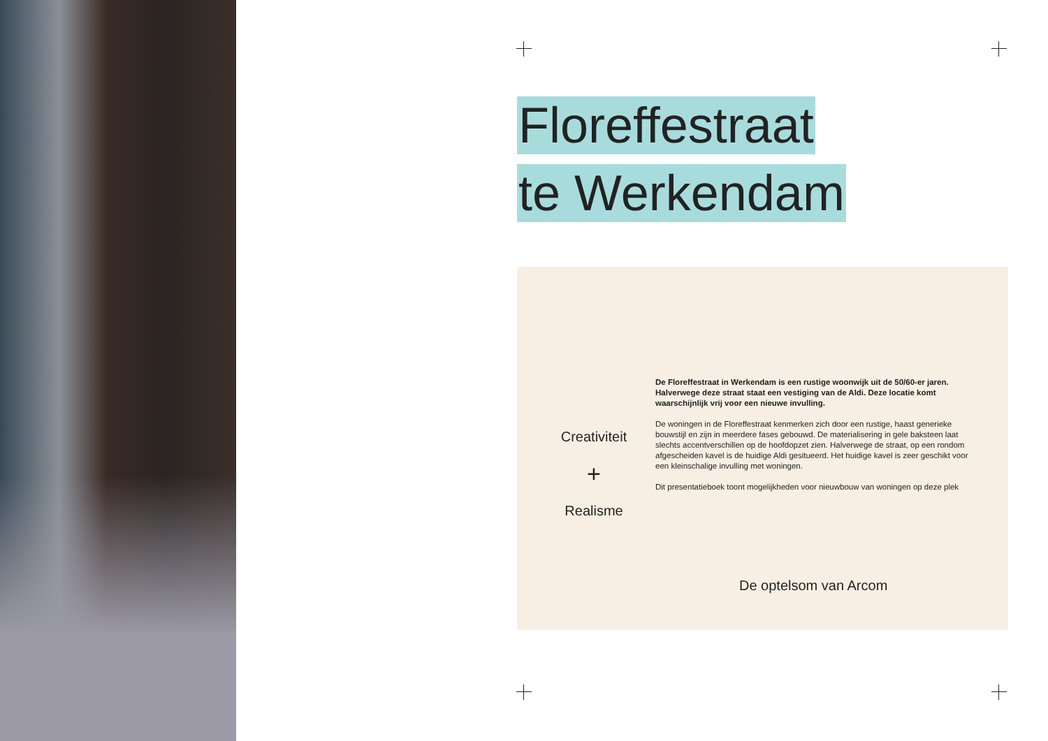Floreffestraat
te Werkendam
Creativiteit
+
Realisme
De Floreffestraat in Werkendam is een rustige woonwijk uit de 50/60-er jaren. Halverwege deze straat staat een vestiging van de Aldi. Deze locatie komt waarschijnlijk vrij voor een nieuwe invulling.
De woningen in de Floreffestraat kenmerken zich door een rustige, haast generieke bouwstijl en zijn in meerdere fases gebouwd. De materialisering in gele baksteen laat slechts accentverschillen op de hoofdopzet zien. Halverwege de straat, op een rondom afgescheiden kavel is de huidige Aldi gesitueerd. Het huidige kavel is zeer geschikt voor een kleinschalige invulling met woningen.
Dit presentatieboek toont mogelijkheden voor nieuwbouw van woningen op deze plek
De optelsom van Arcom